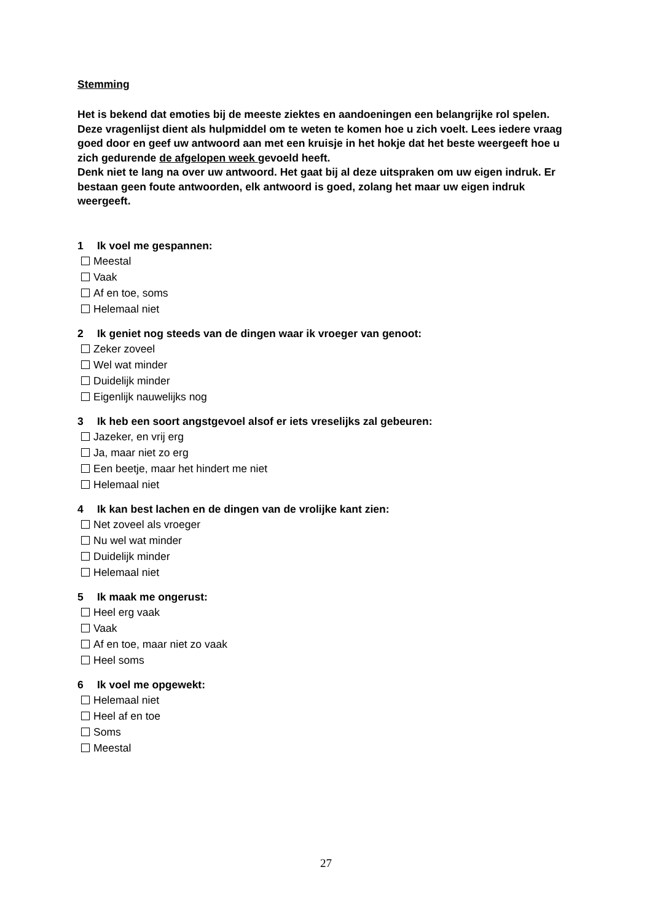Stemming
Het is bekend dat emoties bij de meeste ziektes en aandoeningen een belangrijke rol spelen. Deze vragenlijst dient als hulpmiddel om te weten te komen hoe u zich voelt. Lees iedere vraag goed door en geef uw antwoord aan met een kruisje in het hokje dat het beste weergeeft hoe u zich gedurende de afgelopen week gevoeld heeft.
Denk niet te lang na over uw antwoord. Het gaat bij al deze uitspraken om uw eigen indruk. Er bestaan geen foute antwoorden, elk antwoord is goed, zolang het maar uw eigen indruk weergeeft.
1 Ik voel me gespannen:
Meestal
Vaak
Af en toe, soms
Helemaal niet
2 Ik geniet nog steeds van de dingen waar ik vroeger van genoot:
Zeker zoveel
Wel wat minder
Duidelijk minder
Eigenlijk nauwelijks nog
3 Ik heb een soort angstgevoel alsof er iets vreselijks zal gebeuren:
Jazeker, en vrij erg
Ja, maar niet zo erg
Een beetje, maar het hindert me niet
Helemaal niet
4 Ik kan best lachen en de dingen van de vrolijke kant zien:
Net zoveel als vroeger
Nu wel wat minder
Duidelijk minder
Helemaal niet
5 Ik maak me ongerust:
Heel erg vaak
Vaak
Af en toe, maar niet zo vaak
Heel soms
6 Ik voel me opgewekt:
Helemaal niet
Heel af en toe
Soms
Meestal
27